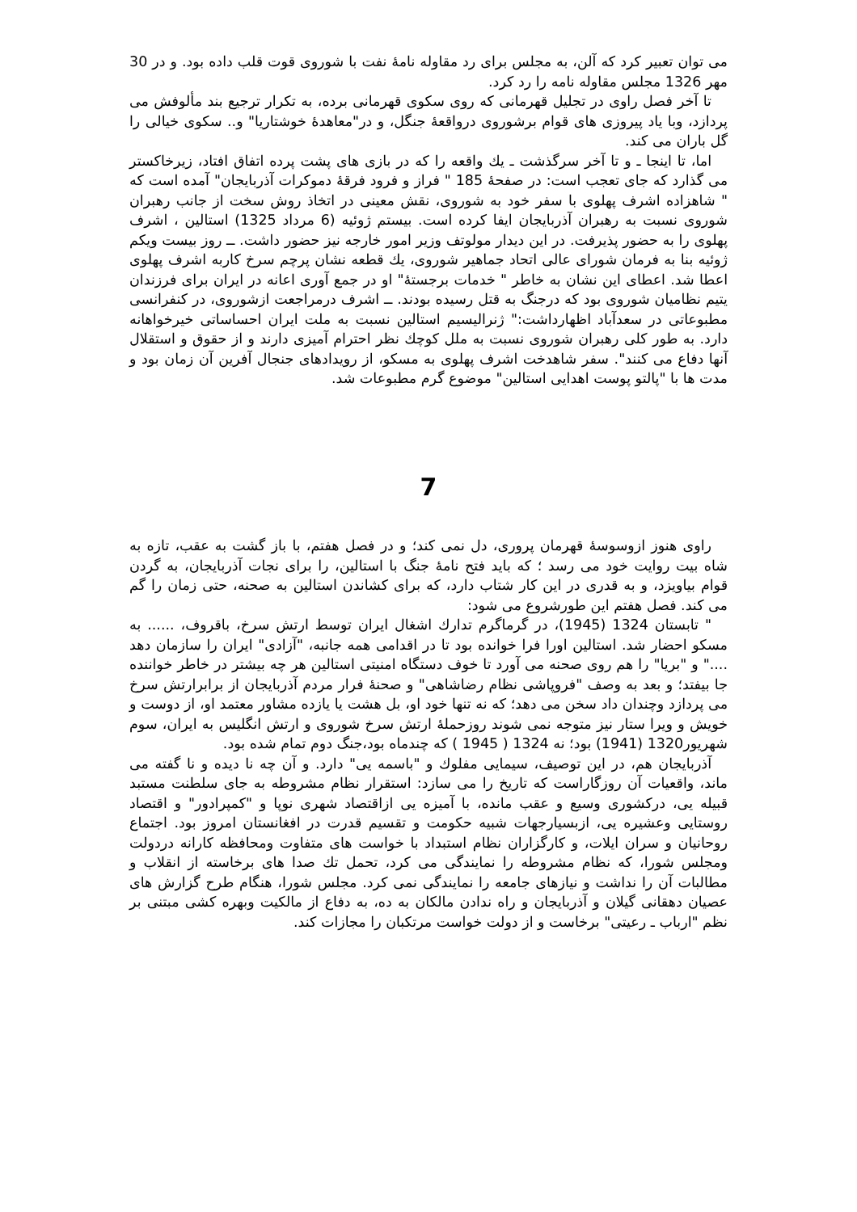می توان تعبیر کرد که آلن، به مجلس برای رد مقاوله نامهٔ نفت با شوروی قوت قلب داده بود. و در 30 مهر 1326 مجلس مقاوله نامه را رد کرد.
تا آخر فصل راوی در تجلیل قهرمانی که روی سکوی قهرمانی برده، به تکرار ترجیع بند مألوفش می پردازد، وبا یاد پیروزی های قوام برشوروی درواقعهٔ جنگل، و در"معاهدهٔ خوشتاریا" و.. سکوی خیالی را گل باران می کند.
اما، تا اینجا ـ و تا آخر سرگذشت ـ یك واقعه را که در بازی های پشت پرده اتفاق افتاد، زیرخاکستر می گذارد که جای تعجب است: در صفحهٔ 185 " فراز و فرود فرقهٔ دموکرات آذربایجان" آمده است که " شاهزاده اشرف پهلوی با سفر خود به شوروی، نقش معینی در اتخاذ روش سخت از جانب رهبران شوروی نسبت به رهبران آذربایجان ایفا کرده است. بیستم ژوئیه (6 مرداد 1325) استالین ، اشرف پهلوی را به حضور پذیرفت. در این دیدار مولوتف وزیر امور خارجه نیز حضور داشت. ــ روز بیست ویکم ژوئیه بنا به فرمان شورای عالی اتحاد جماهیر شوروی، یك قطعه نشان پرچم سرخ کاربه اشرف پهلوی اعطا شد. اعطای این نشان به خاطر " خدمات برجستهٔ" او در جمع آوری اعانه در ایران برای فرزندان یتیم نظامیان شوروی بود که درجنگ به قتل رسیده بودند. ــ اشرف درمراجعت ازشوروی، در کنفرانسی مطبوعاتی در سعدآباد اظهارداشت:" ژنرالیسیم استالین نسبت به ملت ایران احساساتی خیرخواهانه دارد. به طور کلی رهبران شوروی نسبت به ملل کوچك نظر احترام آمیزی دارند و از حقوق و استقلال آنها دفاع می کنند". سفر شاهدخت اشرف پهلوی به مسکو، از رویدادهای جنجال آفرین آن زمان بود و مدت ها با "پالتو پوست اهدایی استالین" موضوع گرم مطبوعات شد.
7
راوی هنوز ازوسوسهٔ قهرمان پروری، دل نمی کند؛ و در فصل هفتم، با باز گشت به عقب، تازه به شاه بیت روایت خود می رسد ؛ که باید فتح نامهٔ جنگ با استالین، را برای نجات آذربایجان، به گردن قوام بیاویزد، و به قدری در این کار شتاب دارد، که برای کشاندن استالین به صحنه، حتی زمان را گم می کند. فصل هفتم این طورشروع می شود:
" تابستان 1324 (1945)، در گرماگرم تدارك اشغال ایران توسط ارتش سرخ، باقروف، ...... به مسکو احضار شد. استالین اورا فرا خوانده بود تا در اقدامی همه جانبه، "آزادی" ایران را سازمان دهد ...." و "بریا" را هم روی صحنه می آورد تا خوف دستگاه امنیتی استالین هر چه بیشتر در خاطر خواننده جا بیفتد؛ و بعد به وصف "فروپاشی نظام رضاشاهی" و صحنهٔ فرار مردم آذربایجان از برابرارتش سرخ می پردازد وچندان داد سخن می دهد؛ که نه تنها خود او، بل هشت یا یازده مشاور معتمد او، از دوست و خویش و ویرا ستار نیز متوجه نمی شوند روزحملهٔ ارتش سرخ شوروی و ارتش انگلیس به ایران، سوم شهریور1320 (1941) بود؛ نه 1324 ( 1945 ) که چندماه بود،جنگ دوم تمام شده بود.
آذربایجان هم، در این توصیف، سیمایی مفلوك و "باسمه یی" دارد. و آن چه نا دیده و نا گفته می ماند، واقعیات آن روزگاراست که تاریخ را می سازد: استقرار نظام مشروطه به جای سلطنت مستبد قبیله یی، درکشوری وسیع و عقب مانده، با آمیزه یی ازاقتصاد شهری نوپا و "کمپرادور" و اقتصاد روستایی وعشیره یی، ازبسیارجهات شبیه حکومت و تقسیم قدرت در افغانستان امروز بود. اجتماع روحانیان و سران ایلات، و کارگزاران نظام استبداد با خواست های متفاوت ومحافظه کارانه دردولت ومجلس شورا، که نظام مشروطه را نمایندگی می کرد، تحمل تك صدا های برخاسته از انقلاب و مطالبات آن را نداشت و نیازهای جامعه را نمایندگی نمی کرد. مجلس شورا، هنگام طرح گزارش های عصیان دهقانی گیلان و آذربایجان و راه ندادن مالکان به ده، به دفاع از مالکیت وبهره کشی مبتنی بر نظم "ارباب ـ رعیتی" برخاست و از دولت خواست مرتکبان را مجازات کند.